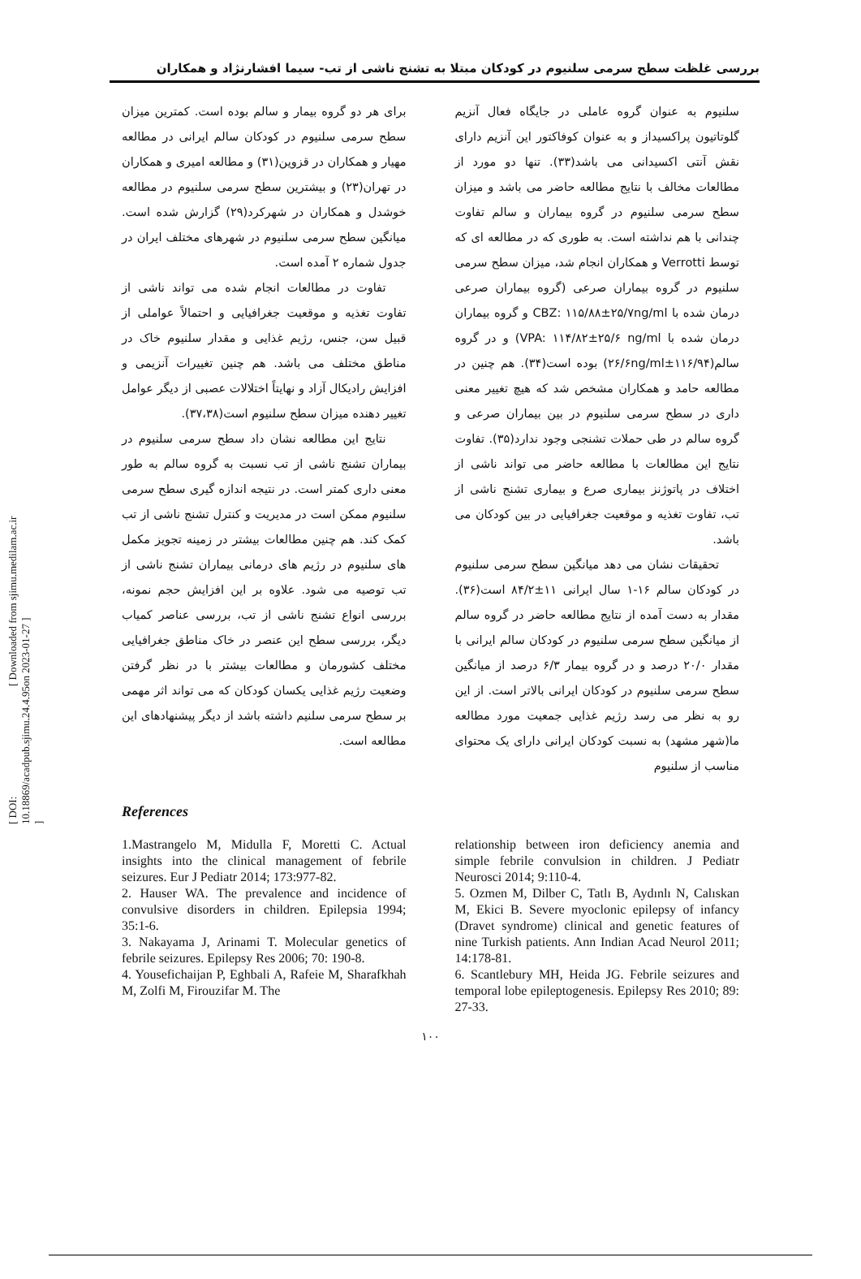[ DOI: 10.18869/acadpub.sjimu.24.4.95 ] [ Downloaded from sjimu.medilam.ac.ir on 2023-01-27 ]
بررسی غلظت سطح سرمی سلنیوم در کودکان مبتلا به تشنج ناشی از تب- سیما افشارنژاد و همکاران
سلنیوم به عنوان گروه عاملی در جایگاه فعال آنزیم گلوتاتیون پراکسیداز و به عنوان کوفاکتور این آنزیم دارای نقش آنتی اکسیدانی می باشد(۳۳). تنها دو مورد از مطالعات مخالف با نتایج مطالعه حاضر می باشد و میزان سطح سرمی سلنیوم در گروه بیماران و سالم تفاوت چندانی با هم نداشته است. به طوری که در مطالعه ای که توسط Verrotti و همکاران انجام شد، میزان سطح سرمی سلنیوم در گروه بیماران صرعی (گروه بیماران صرعی درمان شده با CBZ: ۱۱۵/۸۸±۲۵/۷ng/ml و گروه بیماران درمان شده با VPA: ۱۱۴/۸۲±۲۵/۶ ng/ml) و در گروه سالم(۱۱۶/۹۴±۲۶/۶ng/ml) بوده است(۳۴). هم چنین در مطالعه حامد و همکاران مشخص شد که هیچ تغییر معنی داری در سطح سرمی سلنیوم در بین بیماران صرعی و گروه سالم در طی حملات تشنجی وجود ندارد(۳۵). تفاوت نتایج این مطالعات با مطالعه حاضر می تواند ناشی از اختلاف در پاتوژنز بیماری صرع و بیماری تشنج ناشی از تب، تفاوت تغذیه و موقعیت جغرافیایی در بین کودکان می باشد.
تحقیقات نشان می دهد میانگین سطح سرمی سلنیوم در کودکان سالم ۱۶-۱ سال ایرانی ۱۱±۸۴/۲ است(۳۶). مقدار به دست آمده از نتایج مطالعه حاضر در گروه سالم از میانگین سطح سرمی سلنیوم در کودکان سالم ایرانی با مقدار ۲۰/۰ درصد و در گروه بیمار ۶/۳ درصد از میانگین سطح سرمی سلنیوم در کودکان ایرانی بالاتر است. از این رو به نظر می رسد رژیم غذایی جمعیت مورد مطالعه ما(شهر مشهد) به نسبت کودکان ایرانی دارای یک محتوای مناسب از سلنیوم
برای هر دو گروه بیمار و سالم بوده است. کمترین میزان سطح سرمی سلنیوم در کودکان سالم ایرانی در مطالعه مهیار و همکاران در قزوین(۳۱) و مطالعه امیری و همکاران در تهران(۲۳) و بیشترین سطح سرمی سلنیوم در مطالعه خوشدل و همکاران در شهرکرد(۲۹) گزارش شده است. میانگین سطح سرمی سلنیوم در شهرهای مختلف ایران در جدول شماره ۲ آمده است.
تفاوت در مطالعات انجام شده می تواند ناشی از تفاوت تغذیه و موقعیت جغرافیایی و احتمالاً عواملی از قبیل سن، جنس، رژیم غذایی و مقدار سلنیوم خاک در مناطق مختلف می باشد. هم چنین تغییرات آنزیمی و افزایش رادیکال آزاد و نهایتاً اختلالات عصبی از دیگر عوامل تغییر دهنده میزان سطح سلنیوم است(۳۷،۳۸).
نتایج این مطالعه نشان داد سطح سرمی سلنیوم در بیماران تشنج ناشی از تب نسبت به گروه سالم به طور معنی داری کمتر است. در نتیجه اندازه گیری سطح سرمی سلنیوم ممکن است در مدیریت و کنترل تشنج ناشی از تب کمک کند. هم چنین مطالعات بیشتر در زمینه تجویز مکمل های سلنیوم در رژیم های درمانی بیماران تشنج ناشی از تب توصیه می شود. علاوه بر این افزایش حجم نمونه، بررسی انواع تشنج ناشی از تب، بررسی عناصر کمیاب دیگر، بررسی سطح این عنصر در خاک مناطق جغرافیایی مختلف کشورمان و مطالعات بیشتر با در نظر گرفتن وضعیت رژیم غذایی یکسان کودکان که می تواند اثر مهمی بر سطح سرمی سلنیم داشته باشد از دیگر پیشنهادهای این مطالعه است.
References
1.Mastrangelo M, Midulla F, Moretti C. Actual insights into the clinical management of febrile seizures. Eur J Pediatr 2014; 173:977-82.
2. Hauser WA. The prevalence and incidence of convulsive disorders in children. Epilepsia 1994; 35:1-6.
3. Nakayama J, Arinami T. Molecular genetics of febrile seizures. Epilepsy Res 2006; 70: 190-8.
4. Yousefichaijan P, Eghbali A, Rafeie M, Sharafkhah M, Zolfi M, Firouzifar M. The
relationship between iron deficiency anemia and simple febrile convulsion in children. J Pediatr Neurosci 2014; 9:110-4.
5. Ozmen M, Dilber C, Tatlı B, Aydınlı N, Calıskan M, Ekici B. Severe myoclonic epilepsy of infancy (Dravet syndrome) clinical and genetic features of nine Turkish patients. Ann Indian Acad Neurol 2011; 14:178-81.
6. Scantlebury MH, Heida JG. Febrile seizures and temporal lobe epileptogenesis. Epilepsy Res 2010; 89: 27-33.
۱۰۰